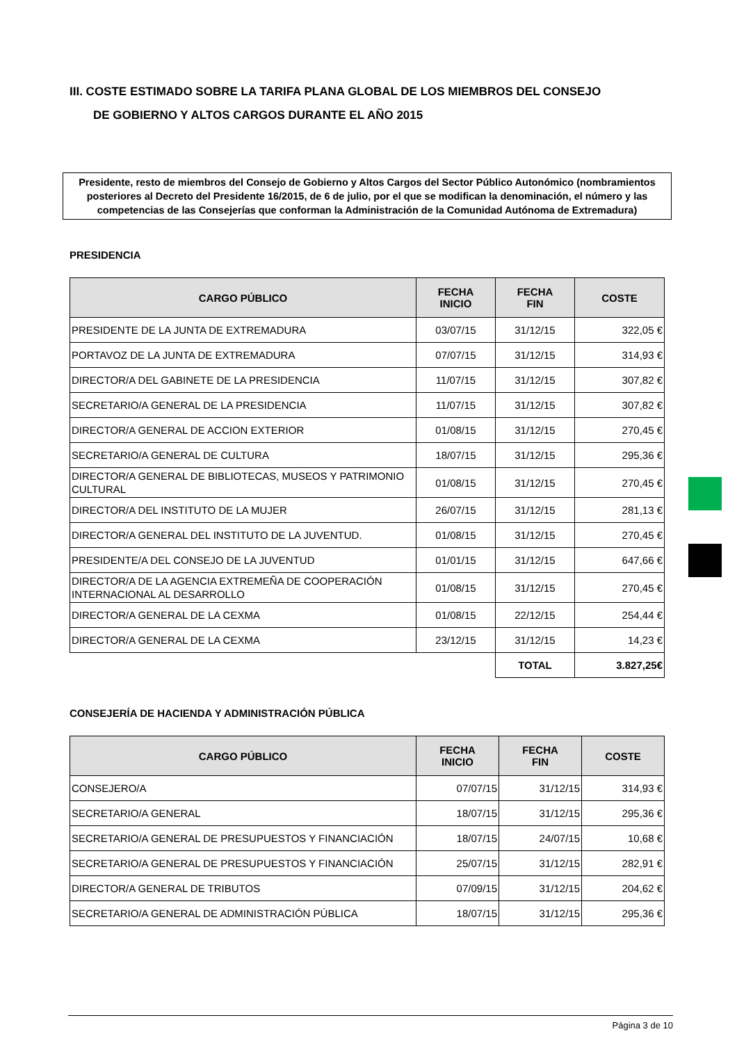III. COSTE ESTIMADO SOBRE LA TARIFA PLANA GLOBAL DE LOS MIEMBROS DEL CONSEJO
DE GOBIERNO Y ALTOS CARGOS DURANTE EL AÑO 2015
Presidente, resto de miembros del Consejo de Gobierno y Altos Cargos del Sector Público Autonómico (nombramientos posteriores al Decreto del Presidente 16/2015, de 6 de julio, por el que se modifican la denominación, el número y las competencias de las Consejerías que conforman la Administración de la Comunidad Autónoma de Extremadura)
PRESIDENCIA
| CARGO PÚBLICO | FECHA INICIO | FECHA FIN | COSTE |
| --- | --- | --- | --- |
| PRESIDENTE DE LA JUNTA DE EXTREMADURA | 03/07/15 | 31/12/15 | 322,05 € |
| PORTAVOZ DE LA JUNTA DE EXTREMADURA | 07/07/15 | 31/12/15 | 314,93 € |
| DIRECTOR/A DEL GABINETE DE LA PRESIDENCIA | 11/07/15 | 31/12/15 | 307,82 € |
| SECRETARIO/A GENERAL DE LA PRESIDENCIA | 11/07/15 | 31/12/15 | 307,82 € |
| DIRECTOR/A GENERAL DE ACCION EXTERIOR | 01/08/15 | 31/12/15 | 270,45 € |
| SECRETARIO/A GENERAL DE CULTURA | 18/07/15 | 31/12/15 | 295,36 € |
| DIRECTOR/A GENERAL DE BIBLIOTECAS, MUSEOS Y PATRIMONIO CULTURAL | 01/08/15 | 31/12/15 | 270,45 € |
| DIRECTOR/A DEL INSTITUTO DE LA MUJER | 26/07/15 | 31/12/15 | 281,13 € |
| DIRECTOR/A GENERAL DEL INSTITUTO DE LA JUVENTUD. | 01/08/15 | 31/12/15 | 270,45 € |
| PRESIDENTE/A DEL CONSEJO DE LA JUVENTUD | 01/01/15 | 31/12/15 | 647,66 € |
| DIRECTOR/A DE LA AGENCIA EXTREMEÑA DE COOPERACIÓN INTERNACIONAL AL DESARROLLO | 01/08/15 | 31/12/15 | 270,45 € |
| DIRECTOR/A GENERAL DE LA CEXMA | 01/08/15 | 22/12/15 | 254,44 € |
| DIRECTOR/A GENERAL DE LA CEXMA | 23/12/15 | 31/12/15 | 14,23 € |
| | | TOTAL | 3.827,25€ |
CONSEJERÍA DE HACIENDA Y ADMINISTRACIÓN PÚBLICA
| CARGO PÚBLICO | FECHA INICIO | FECHA FIN | COSTE |
| --- | --- | --- | --- |
| CONSEJERO/A | 07/07/15 | 31/12/15 | 314,93 € |
| SECRETARIO/A GENERAL | 18/07/15 | 31/12/15 | 295,36 € |
| SECRETARIO/A GENERAL DE PRESUPUESTOS Y FINANCIACIÓN | 18/07/15 | 24/07/15 | 10,68 € |
| SECRETARIO/A GENERAL DE PRESUPUESTOS Y FINANCIACIÓN | 25/07/15 | 31/12/15 | 282,91 € |
| DIRECTOR/A GENERAL DE TRIBUTOS | 07/09/15 | 31/12/15 | 204,62 € |
| SECRETARIO/A GENERAL DE ADMINISTRACIÓN PÚBLICA | 18/07/15 | 31/12/15 | 295,36 € |
Página 3 de 10